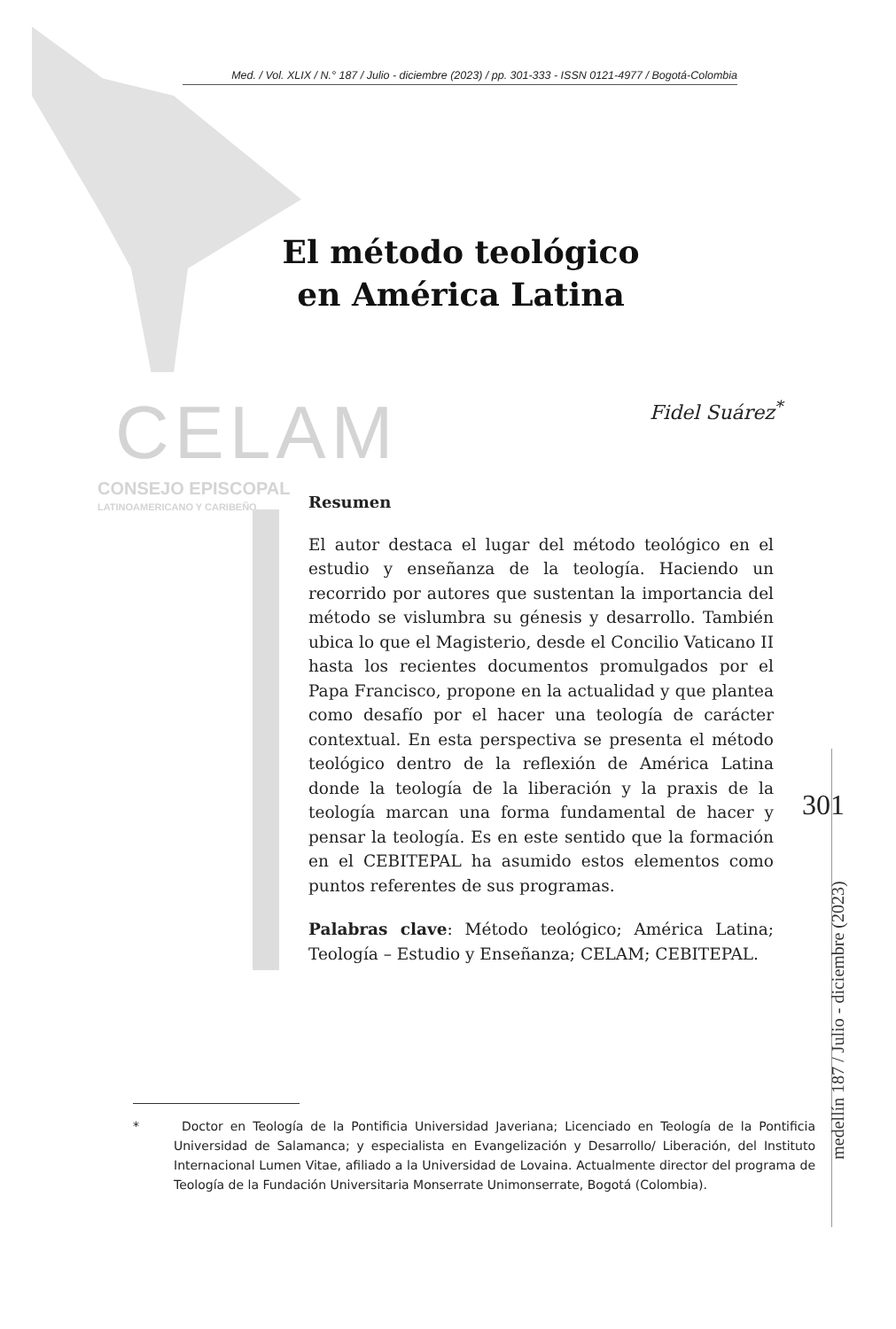Med. / Vol. XLIX / N.° 187 / Julio - diciembre (2023) / pp. 301-333 - ISSN 0121-4977 / Bogotá-Colombia
El método teológico en América Latina
CELAM
CONSEJO EPISCOPAL
LATINOAMERICANO Y CARIBEÑO
Fidel Suárez<sup>*</sup>
Resumen
El autor destaca el lugar del método teológico en el estudio y enseñanza de la teología. Haciendo un recorrido por autores que sustentan la importancia del método se vislumbra su génesis y desarrollo. También ubica lo que el Magisterio, desde el Concilio Vaticano II hasta los recientes documentos promulgados por el Papa Francisco, propone en la actualidad y que plantea como desafío por el hacer una teología de carácter contextual. En esta perspectiva se presenta el método teológico dentro de la reflexión de América Latina donde la teología de la liberación y la praxis de la teología marcan una forma fundamental de hacer y pensar la teología. Es en este sentido que la formación en el CEBITEPAL ha asumido estos elementos como puntos referentes de sus programas.
Palabras clave: Método teológico; América Latina; Teología – Estudio y Enseñanza; CELAM; CEBITEPAL.
301
medellín 187 / Julio - diciembre (2023)
* Doctor en Teología de la Pontificia Universidad Javeriana; Licenciado en Teología de la Pontificia Universidad de Salamanca; y especialista en Evangelización y Desarrollo/ Liberación, del Instituto Internacional Lumen Vitae, afiliado a la Universidad de Lovaina. Actualmente director del programa de Teología de la Fundación Universitaria Monserrate Unimonserrate, Bogotá (Colombia).